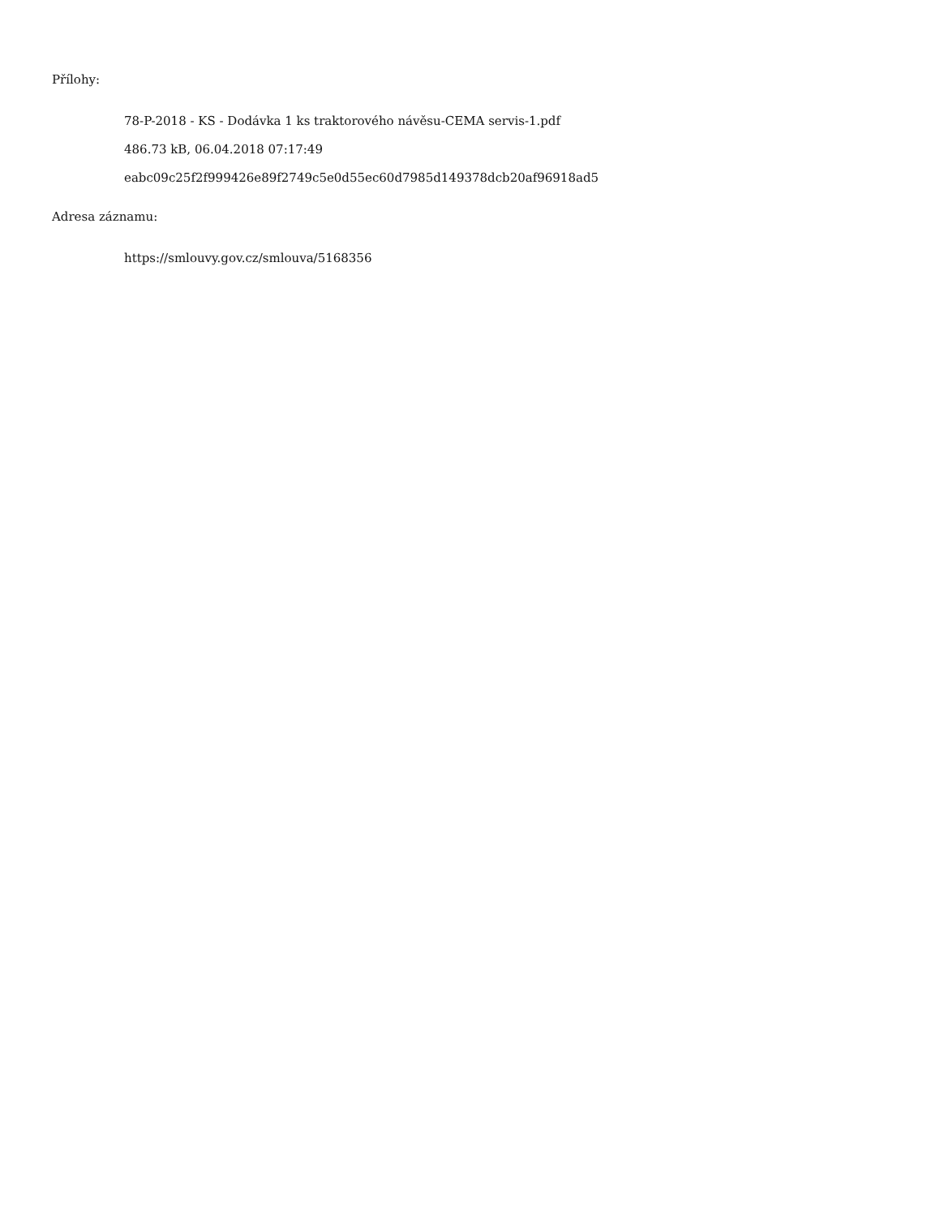Přílohy:
78-P-2018 - KS - Dodávka 1 ks traktorového návěsu-CEMA servis-1.pdf
486.73 kB, 06.04.2018 07:17:49
eabc09c25f2f999426e89f2749c5e0d55ec60d7985d149378dcb20af96918ad5
Adresa záznamu:
https://smlouvy.gov.cz/smlouva/5168356